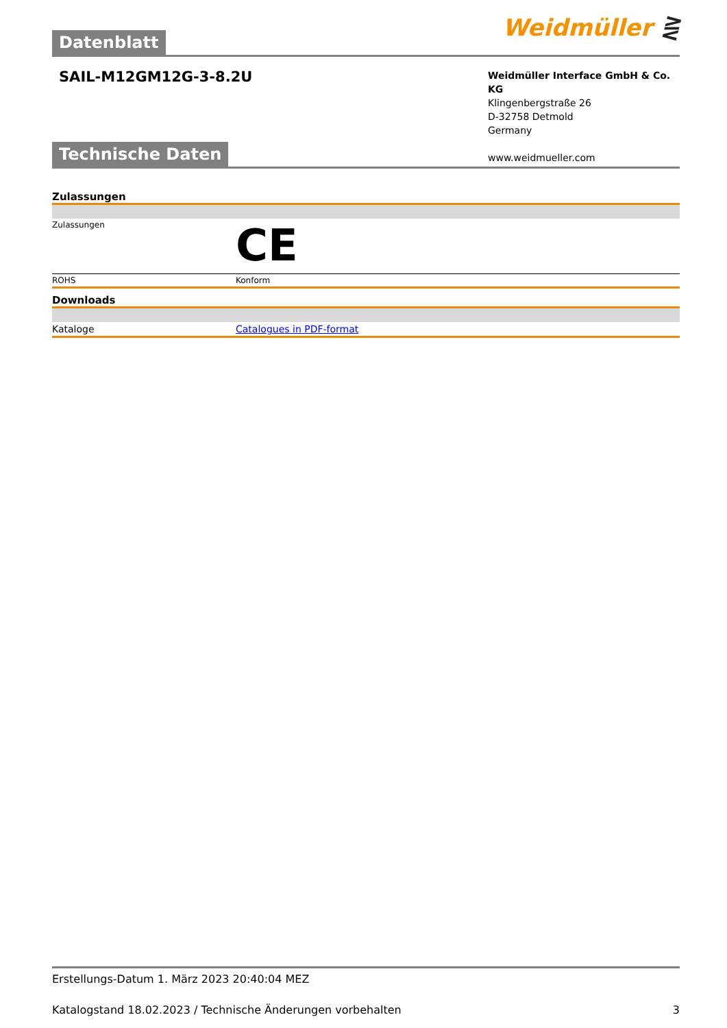Weidmüller ⋛
Datenblatt
SAIL-M12GM12G-3-8.2U
Weidmüller Interface GmbH & Co. KG
Klingenbergstraße 26
D-32758 Detmold
Germany
www.weidmueller.com
Technische Daten
Zulassungen
| Zulassungen | CE |
| ROHS | Konform |
Downloads
| Kataloge | Catalogues in PDF-format |
Erstellungs-Datum 1. März 2023 20:40:04 MEZ
Katalogstand 18.02.2023 / Technische Änderungen vorbehalten 3